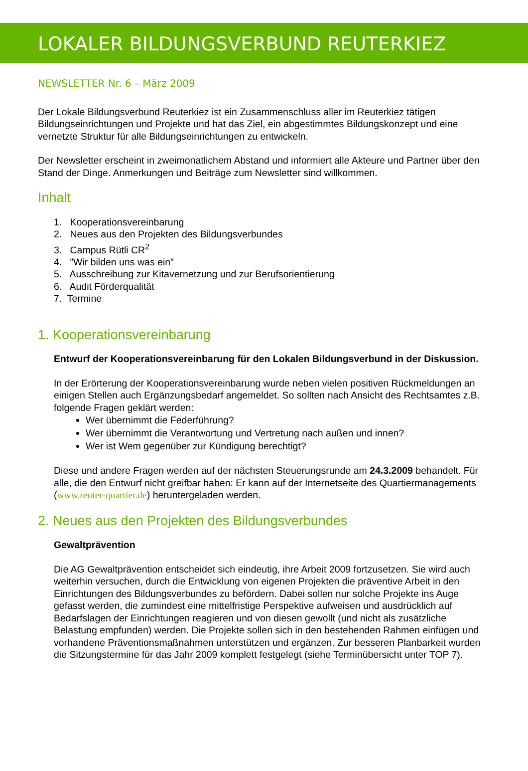LOKALER BILDUNGSVERBUND REUTERKIEZ
NEWSLETTER Nr. 6 – März 2009
Der Lokale Bildungsverbund Reuterkiez ist ein Zusammenschluss aller im Reuterkiez tätigen Bildungseinrichtungen und Projekte und hat das Ziel, ein abgestimmtes Bildungskonzept und eine vernetzte Struktur für alle Bildungseinrichtungen zu entwickeln.
Der Newsletter erscheint in zweimonatlichem Abstand und informiert alle Akteure und Partner über den Stand der Dinge. Anmerkungen und Beiträge zum Newsletter sind willkommen.
Inhalt
1. Kooperationsvereinbarung
2. Neues aus den Projekten des Bildungsverbundes
3. Campus Rütli CR<sup>2</sup>
4. ”Wir bilden uns was ein”
5. Ausschreibung zur Kitavernetzung und zur Berufsorientierung
6. Audit Förderqualität
7. Termine
1. Kooperationsvereinbarung
Entwurf der Kooperationsvereinbarung für den Lokalen Bildungsverbund in der Diskussion.
In der Erörterung der Kooperationsvereinbarung wurde neben vielen positiven Rückmeldungen an einigen Stellen auch Ergänzungsbedarf angemeldet. So sollten nach Ansicht des Rechtsamtes z.B. folgende Fragen geklärt werden:
Wer übernimmt die Federführung?
Wer übernimmt die Verantwortung und Vertretung nach außen und innen?
Wer ist Wem gegenüber zur Kündigung berechtigt?
Diese und andere Fragen werden auf der nächsten Steuerungsrunde am 24.3.2009 behandelt. Für alle, die den Entwurf nicht greifbar haben: Er kann auf der Internetseite des Quartiermanagements (www.reuter-quartier.de) heruntergeladen werden.
2. Neues aus den Projekten des Bildungsverbundes
Gewaltprävention
Die AG Gewaltprävention entscheidet sich eindeutig, ihre Arbeit 2009 fortzusetzen. Sie wird auch weiterhin versuchen, durch die Entwicklung von eigenen Projekten die präventive Arbeit in den Einrichtungen des Bildungsverbundes zu befördern. Dabei sollen nur solche Projekte ins Auge gefasst werden, die zumindest eine mittelfristige Perspektive aufweisen und ausdrücklich auf Bedarfslagen der Einrichtungen reagieren und von diesen gewollt (und nicht als zusätzliche Belastung empfunden) werden. Die Projekte sollen sich in den bestehenden Rahmen einfügen und vorhandene Präventionsmaßnahmen unterstützen und ergänzen. Zur besseren Planbarkeit wurden die Sitzungstermine für das Jahr 2009 komplett festgelegt (siehe Terminübersicht unter TOP 7).